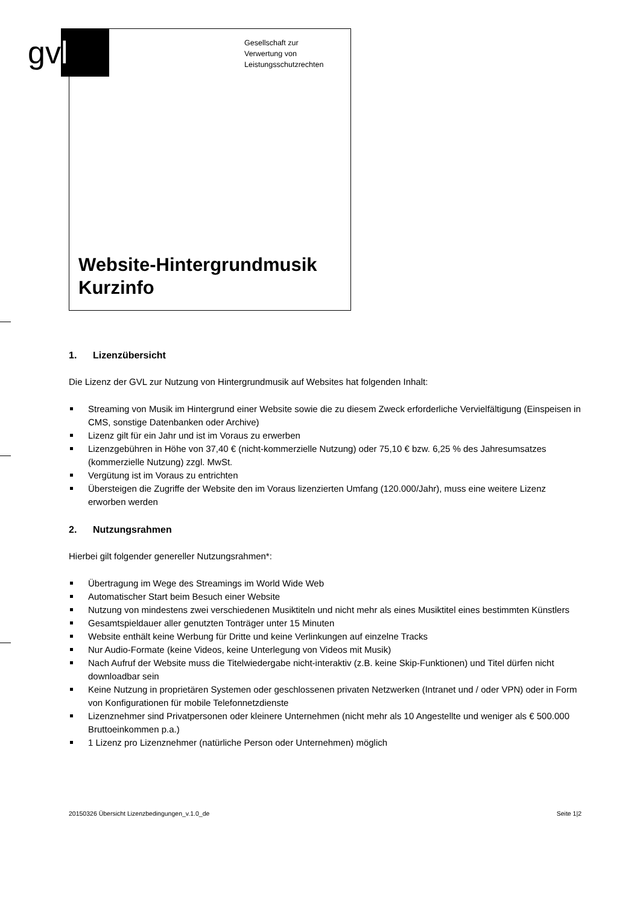gv l
Gesellschaft zur
Verwertung von
Leistungsschutzrechten
Website-Hintergrundmusik
Kurzinfo
1. Lizenzübersicht
Die Lizenz der GVL zur Nutzung von Hintergrundmusik auf Websites hat folgenden Inhalt:
Streaming von Musik im Hintergrund einer Website sowie die zu diesem Zweck erforderliche Vervielfältigung (Einspeisen in CMS, sonstige Datenbanken oder Archive)
Lizenz gilt für ein Jahr und ist im Voraus zu erwerben
Lizenzgebühren in Höhe von 37,40 € (nicht-kommerzielle Nutzung) oder 75,10 € bzw. 6,25 % des Jahresumsatzes (kommerzielle Nutzung) zzgl. MwSt.
Vergütung ist im Voraus zu entrichten
Übersteigen die Zugriffe der Website den im Voraus lizenzierten Umfang (120.000/Jahr), muss eine weitere Lizenz erworben werden
2. Nutzungsrahmen
Hierbei gilt folgender genereller Nutzungsrahmen*:
Übertragung im Wege des Streamings im World Wide Web
Automatischer Start beim Besuch einer Website
Nutzung von mindestens zwei verschiedenen Musiktiteln und nicht mehr als eines Musiktitel eines bestimmten Künstlers
Gesamtspieldauer aller genutzten Tonträger unter 15 Minuten
Website enthält keine Werbung für Dritte und keine Verlinkungen auf einzelne Tracks
Nur Audio-Formate (keine Videos, keine Unterlegung von Videos mit Musik)
Nach Aufruf der Website muss die Titelwiedergabe nicht-interaktiv (z.B. keine Skip-Funktionen) und Titel dürfen nicht downloadbar sein
Keine Nutzung in proprietären Systemen oder geschlossenen privaten Netzwerken (Intranet und / oder VPN) oder in Form von Konfigurationen für mobile Telefonnetzdienste
Lizenznehmer sind Privatpersonen oder kleinere Unternehmen (nicht mehr als 10 Angestellte und weniger als € 500.000 Bruttoeinkommen p.a.)
1 Lizenz pro Lizenznehmer (natürliche Person oder Unternehmen) möglich
20150326 Übersicht Lizenzbedingungen_v.1.0_de Seite 1|2